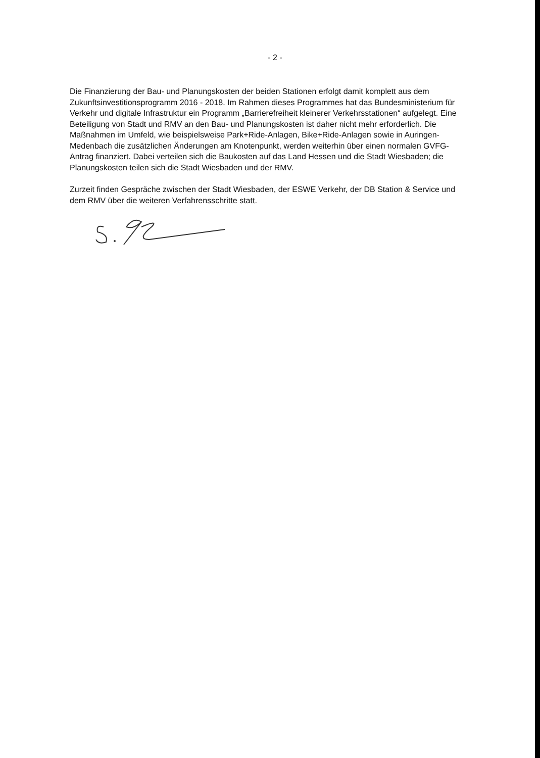- 2 -
Die Finanzierung der Bau- und Planungskosten der beiden Stationen erfolgt damit komplett aus dem Zukunftsinvestitionsprogramm 2016 - 2018. Im Rahmen dieses Programmes hat das Bundesministerium für Verkehr und digitale Infrastruktur ein Programm „Barrierefreiheit kleinerer Verkehrsstationen“ aufgelegt. Eine Beteiligung von Stadt und RMV an den Bau- und Planungskosten ist daher nicht mehr erforderlich. Die Maßnahmen im Umfeld, wie beispielsweise Park+Ride-Anlagen, Bike+Ride-Anlagen sowie in Auringen-Medenbach die zusätzlichen Änderungen am Knotenpunkt, werden weiterhin über einen normalen GVFG-Antrag finanziert. Dabei verteilen sich die Baukosten auf das Land Hessen und die Stadt Wiesbaden; die Planungskosten teilen sich die Stadt Wiesbaden und der RMV.
Zurzeit finden Gespräche zwischen der Stadt Wiesbaden, der ESWE Verkehr, der DB Station & Service und dem RMV über die weiteren Verfahrensschritte statt.